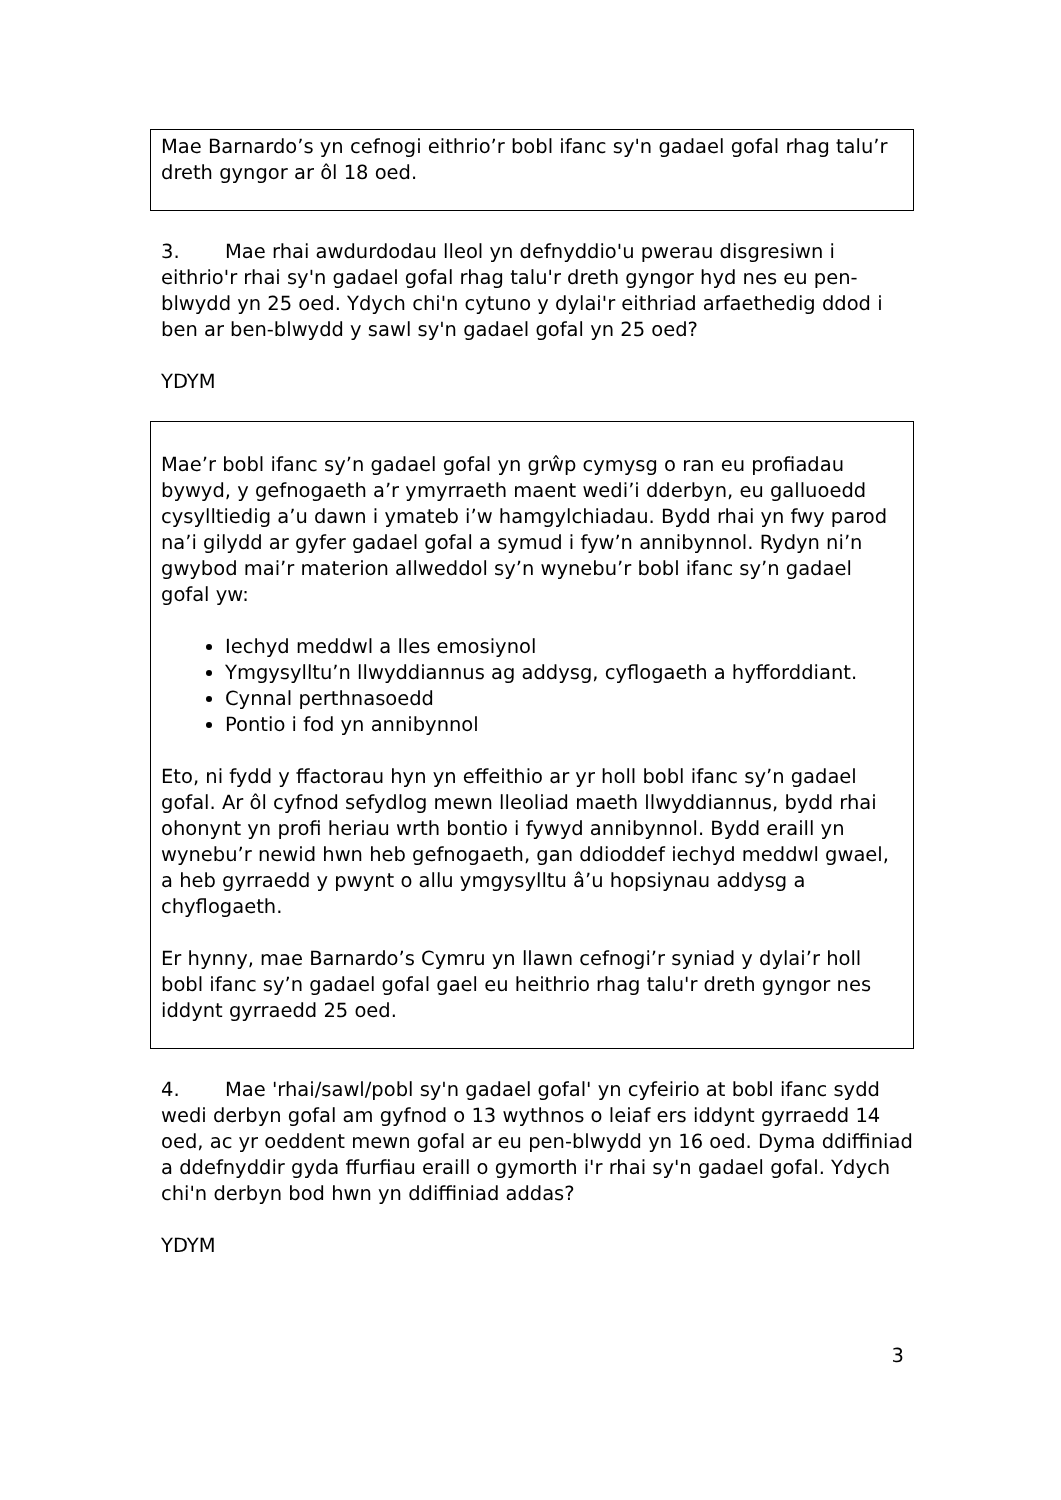Mae Barnardo’s yn cefnogi eithrio’r bobl ifanc sy'n gadael gofal rhag talu’r dreth gyngor ar ôl 18 oed.
3. Mae rhai awdurdodau lleol yn defnyddio'u pwerau disgresiwn i eithrio'r rhai sy'n gadael gofal rhag talu'r dreth gyngor hyd nes eu pen-blwydd yn 25 oed. Ydych chi'n cytuno y dylai'r eithriad arfaethedig ddod i ben ar ben-blwydd y sawl sy'n gadael gofal yn 25 oed?
YDYM
Mae’r bobl ifanc sy’n gadael gofal yn grŵp cymysg o ran eu profiadau bywyd, y gefnogaeth a’r ymyrraeth maent wedi’i dderbyn, eu galluoedd cysylltiedig a’u dawn i ymateb i’w hamgylchiadau. Bydd rhai yn fwy parod na’i gilydd ar gyfer gadael gofal a symud i fyw’n annibynnol. Rydyn ni’n gwybod mai’r materion allweddol sy’n wynebu’r bobl ifanc sy’n gadael gofal yw:
Iechyd meddwl a lles emosiynol
Ymgysylltu’n llwyddiannus ag addysg, cyflogaeth a hyfforddiant.
Cynnal perthnasoedd
Pontio i fod yn annibynnol
Eto, ni fydd y ffactorau hyn yn effeithio ar yr holl bobl ifanc sy’n gadael gofal. Ar ôl cyfnod sefydlog mewn lleoliad maeth llwyddiannus, bydd rhai ohonynt yn profi heriau wrth bontio i fywyd annibynnol. Bydd eraill yn wynebu’r newid hwn heb gefnogaeth, gan ddioddef iechyd meddwl gwael, a heb gyrraedd y pwynt o allu ymgysylltu â’u hopsiynau addysg a chyflogaeth.
Er hynny, mae Barnardo’s Cymru yn llawn cefnogi’r syniad y dylai’r holl bobl ifanc sy’n gadael gofal gael eu heithrio rhag talu'r dreth gyngor nes iddynt gyrraedd 25 oed.
4. Mae 'rhai/sawl/pobl sy'n gadael gofal' yn cyfeirio at bobl ifanc sydd wedi derbyn gofal am gyfnod o 13 wythnos o leiaf ers iddynt gyrraedd 14 oed, ac yr oeddent mewn gofal ar eu pen-blwydd yn 16 oed. Dyma ddiffiniad a ddefnyddir gyda ffurfiau eraill o gymorth i'r rhai sy'n gadael gofal. Ydych chi'n derbyn bod hwn yn ddiffiniad addas?
YDYM
3